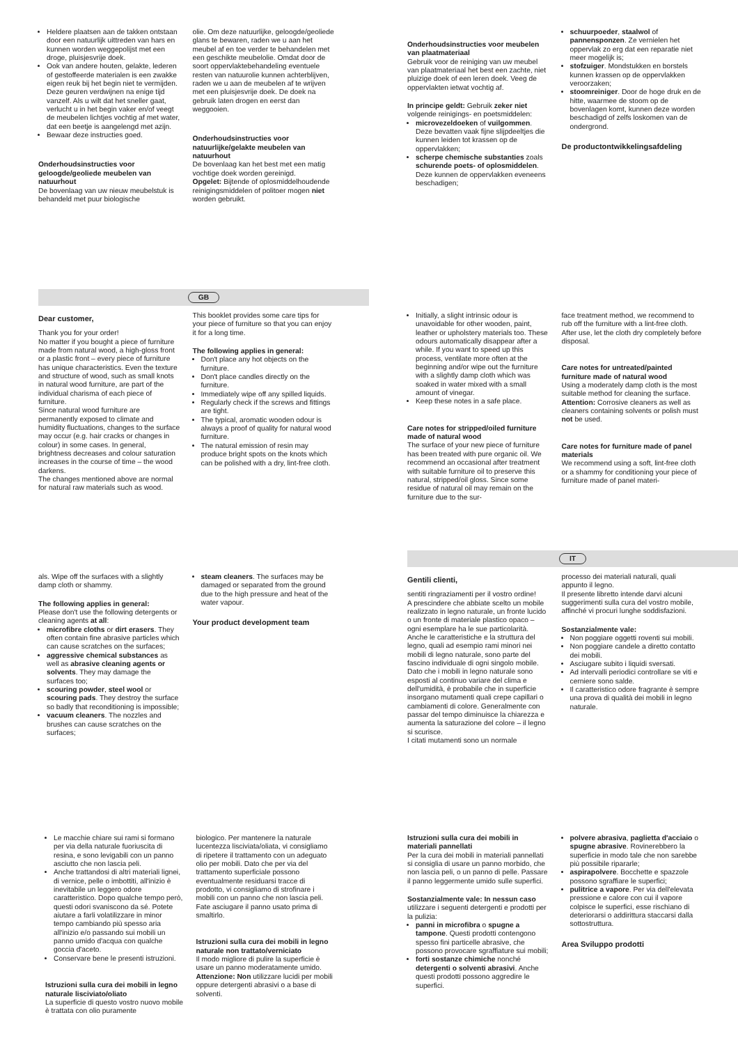Heldere plaatsen aan de takken ontstaan door een natuurlijk uittreden van hars en kunnen worden weggepolijst met een droge, pluisjesvrije doek.
Ook van andere houten, gelakte, lederen of gestoffeerde materialen is een zwakke eigen reuk bij het begin niet te vermijden. Deze geuren verdwijnen na enige tijd vanzelf. Als u wilt dat het sneller gaat, verlucht u in het begin vaker en/of veegt de meubelen lichtjes vochtig af met water, dat een beetje is aangelengd met azijn.
Bewaar deze instructies goed.
Onderhoudsinstructies voor geloogde/geoliede meubelen van natuurhout
De bovenlaag van uw nieuw meubelstuk is behandeld met puur biologische
olie. Om deze natuurlijke, geloogde/geoliede glans te bewaren, raden we u aan het meubel af en toe verder te behandelen met een geschikte meubelolie. Omdat door de soort oppervlaktebehandeling eventuele resten van natuurolie kunnen achterblijven, raden we u aan de meubelen af te wrijven met een pluisjesvrije doek. De doek na gebruik laten drogen en eerst dan weggooien.
Onderhoudsinstructies voor natuurlijke/gelakte meubelen van natuurhout
De bovenlaag kan het best met een matig vochtige doek worden gereinigd.
Opgelet: Bijtende of oplosmiddelhoudende reinigingsmiddelen of politoer mogen niet worden gebruikt.
Onderhoudsinstructies voor meubelen van plaatmateriaal
Gebruik voor de reiniging van uw meubel van plaatmateriaal het best een zachte, niet pluizige doek of een leren doek. Veeg de oppervlakten ietwat vochtig af.
In principe geldt: Gebruik zeker niet volgende reinigings- en poetsmiddelen:
microvezeldoeken of vuilgommen. Deze bevatten vaak fijne slijpdeeltjes die kunnen leiden tot krassen op de oppervlakken;
scherpe chemische substanties zoals schurende poets- of oplosmiddelen. Deze kunnen de oppervlakken eveneens beschadigen;
schuurpoeder, staalwol of pannensponzen. Ze vernielen het oppervlak zo erg dat een reparatie niet meer mogelijk is;
stofzuiger. Mondstukken en borstels kunnen krassen op de oppervlakken veroorzaken;
stoomreiniger. Door de hoge druk en de hitte, waarmee de stoom op de bovenlagen komt, kunnen deze worden beschadigd of zelfs loskomen van de ondergrond.
De productontwikkelingsafdeling
GB
Dear customer,
Thank you for your order!
No matter if you bought a piece of furniture made from natural wood, a high-gloss front or a plastic front – every piece of furniture has unique characteristics. Even the texture and structure of wood, such as small knots in natural wood furniture, are part of the individual charisma of each piece of furniture.
Since natural wood furniture are permanently exposed to climate and humidity fluctuations, changes to the surface may occur (e.g. hair cracks or changes in colour) in some cases. In general, brightness decreases and colour saturation increases in the course of time – the wood darkens.
The changes mentioned above are normal for natural raw materials such as wood.
This booklet provides some care tips for your piece of furniture so that you can enjoy it for a long time.
The following applies in general:
Don't place any hot objects on the furniture.
Don't place candles directly on the furniture.
Immediately wipe off any spilled liquids.
Regularly check if the screws and fittings are tight.
The typical, aromatic wooden odour is always a proof of quality for natural wood furniture.
The natural emission of resin may produce bright spots on the knots which can be polished with a dry, lint-free cloth.
Initially, a slight intrinsic odour is unavoidable for other wooden, paint, leather or upholstery materials too. These odours automatically disappear after a while. If you want to speed up this process, ventilate more often at the beginning and/or wipe out the furniture with a slightly damp cloth which was soaked in water mixed with a small amount of vinegar.
Keep these notes in a safe place.
Care notes for stripped/oiled furniture made of natural wood
The surface of your new piece of furniture has been treated with pure organic oil. We recommend an occasional after treatment with suitable furniture oil to preserve this natural, stripped/oil gloss. Since some residue of natural oil may remain on the furniture due to the sur-
face treatment method, we recommend to rub off the furniture with a lint-free cloth. After use, let the cloth dry completely before disposal.
Care notes for untreated/painted furniture made of natural wood
Using a moderately damp cloth is the most suitable method for cleaning the surface.
Attention: Corrosive cleaners as well as cleaners containing solvents or polish must not be used.
Care notes for furniture made of panel materials
We recommend using a soft, lint-free cloth or a shammy for conditioning your piece of furniture made of panel materi-
als. Wipe off the surfaces with a slightly damp cloth or shammy.
The following applies in general:
Please don't use the following detergents or cleaning agents at all:
microfibre cloths or dirt erasers. They often contain fine abrasive particles which can cause scratches on the surfaces;
aggressive chemical substances as well as abrasive cleaning agents or solvents. They may damage the surfaces too;
scouring powder, steel wool or scouring pads. They destroy the surface so badly that reconditioning is impossible;
vacuum cleaners. The nozzles and brushes can cause scratches on the surfaces;
steam cleaners. The surfaces may be damaged or separated from the ground due to the high pressure and heat of the water vapour.
Your product development team
IT
Gentili clienti,
sentiti ringraziamenti per il vostro ordine!
A prescindere che abbiate scelto un mobile realizzato in legno naturale, un fronte lucido o un fronte di materiale plastico opaco – ogni esemplare ha le sue particolarità. Anche le caratteristiche e la struttura del legno, quali ad esempio rami minori nei mobili di legno naturale, sono parte del fascino individuale di ogni singolo mobile.
Dato che i mobili in legno naturale sono esposti al continuo variare del clima e dell'umidità, è probabile che in superficie insorgano mutamenti quali crepe capillari o cambiamenti di colore. Generalmente con passar del tempo diminuisce la chiarezza e aumenta la saturazione del colore – il legno si scurisce.
I citati mutamenti sono un normale
processo dei materiali naturali, quali appunto il legno.
Il presente libretto intende darvi alcuni suggerimenti sulla cura del vostro mobile, affinché vi procuri lunghe soddisfazioni.
Sostanzialmente vale:
Non poggiare oggetti roventi sui mobili.
Non poggiare candele a diretto contatto dei mobili.
Asciugare subito i liquidi sversati.
Ad intervalli periodici controllare se viti e cerniere sono salde.
Il caratteristico odore fragrante è sempre una prova di qualità dei mobili in legno naturale.
Le macchie chiare sui rami si formano per via della naturale fuoriuscita di resina, e sono levigabili con un panno asciutto che non lascia peli.
Anche trattandosi di altri materiali lignei, di vernice, pelle o imbottiti, all'inizio è inevitabile un leggero odore caratteristico. Dopo qualche tempo però, questi odori svaniscono da sé. Potete aiutare a farli volatilizzare in minor tempo cambiando più spesso aria all'inizio e/o passando sui mobili un panno umido d'acqua con qualche goccia d'aceto.
Conservare bene le presenti istruzioni.
Istruzioni sulla cura dei mobili in legno naturale lisciviato/oliato
La superficie di questo vostro nuovo mobile è trattata con olio puramente
biologico. Per mantenere la naturale lucentezza lisciviata/oliata, vi consigliamo di ripetere il trattamento con un adeguato olio per mobili. Dato che per via del trattamento superficiale possono eventualmente residuarsi tracce di prodotto, vi consigliamo di strofinare i mobili con un panno che non lascia peli. Fate asciugare il panno usato prima di smaltirlo.
Istruzioni sulla cura dei mobili in legno naturale non trattato/verniciato
Il modo migliore di pulire la superficie è usare un panno moderatamente umido.
Attenzione: Non utilizzare lucidi per mobili oppure detergenti abrasivi o a base di solventi.
Istruzioni sulla cura dei mobili in materiali pannellati
Per la cura dei mobili in materiali pannellati si consiglia di usare un panno morbido, che non lascia peli, o un panno di pelle. Passare il panno leggermente umido sulle superfici.
Sostanzialmente vale: In nessun caso utilizzare i seguenti detergenti e prodotti per la pulizia:
panni in microfibra o spugne a tampone. Questi prodotti contengono spesso fini particelle abrasive, che possono provocare sgraffiature sui mobili;
forti sostanze chimiche nonché detergenti o solventi abrasivi. Anche questi prodotti possono aggredire le superfici.
polvere abrasiva, paglietta d'acciaio o spugne abrasive. Rovinerebbero la superficie in modo tale che non sarebbe più possibile ripararle;
aspirapolvere. Bocchette e spazzole possono sgraffiare le superfici;
pulitrice a vapore. Per via dell'elevata pressione e calore con cui il vapore colpisce le superfici, esse rischiano di deteriorarsi o addirittura staccarsi dalla sottostruttura.
Area Sviluppo prodotti